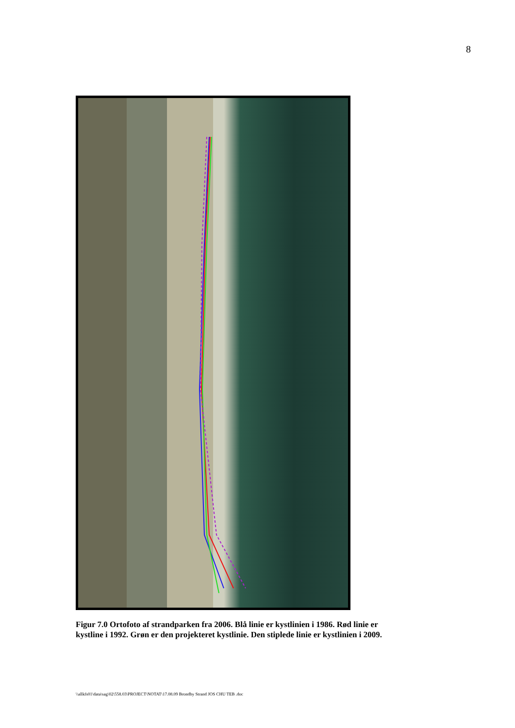8
Figur 7.0 Ortofoto af strandparken fra 2006. Blå linie er kystlinien i 1986. Rød linie er kystline i 1992. Grøn er den projekteret kystlinie. Den stiplede linie er kystlinien i 2009.
\\allkfs01\data\sag\02\558.03\PROJECT\NOTAT\17.08.09 Brondby Strand JOS CHU TEB .doc